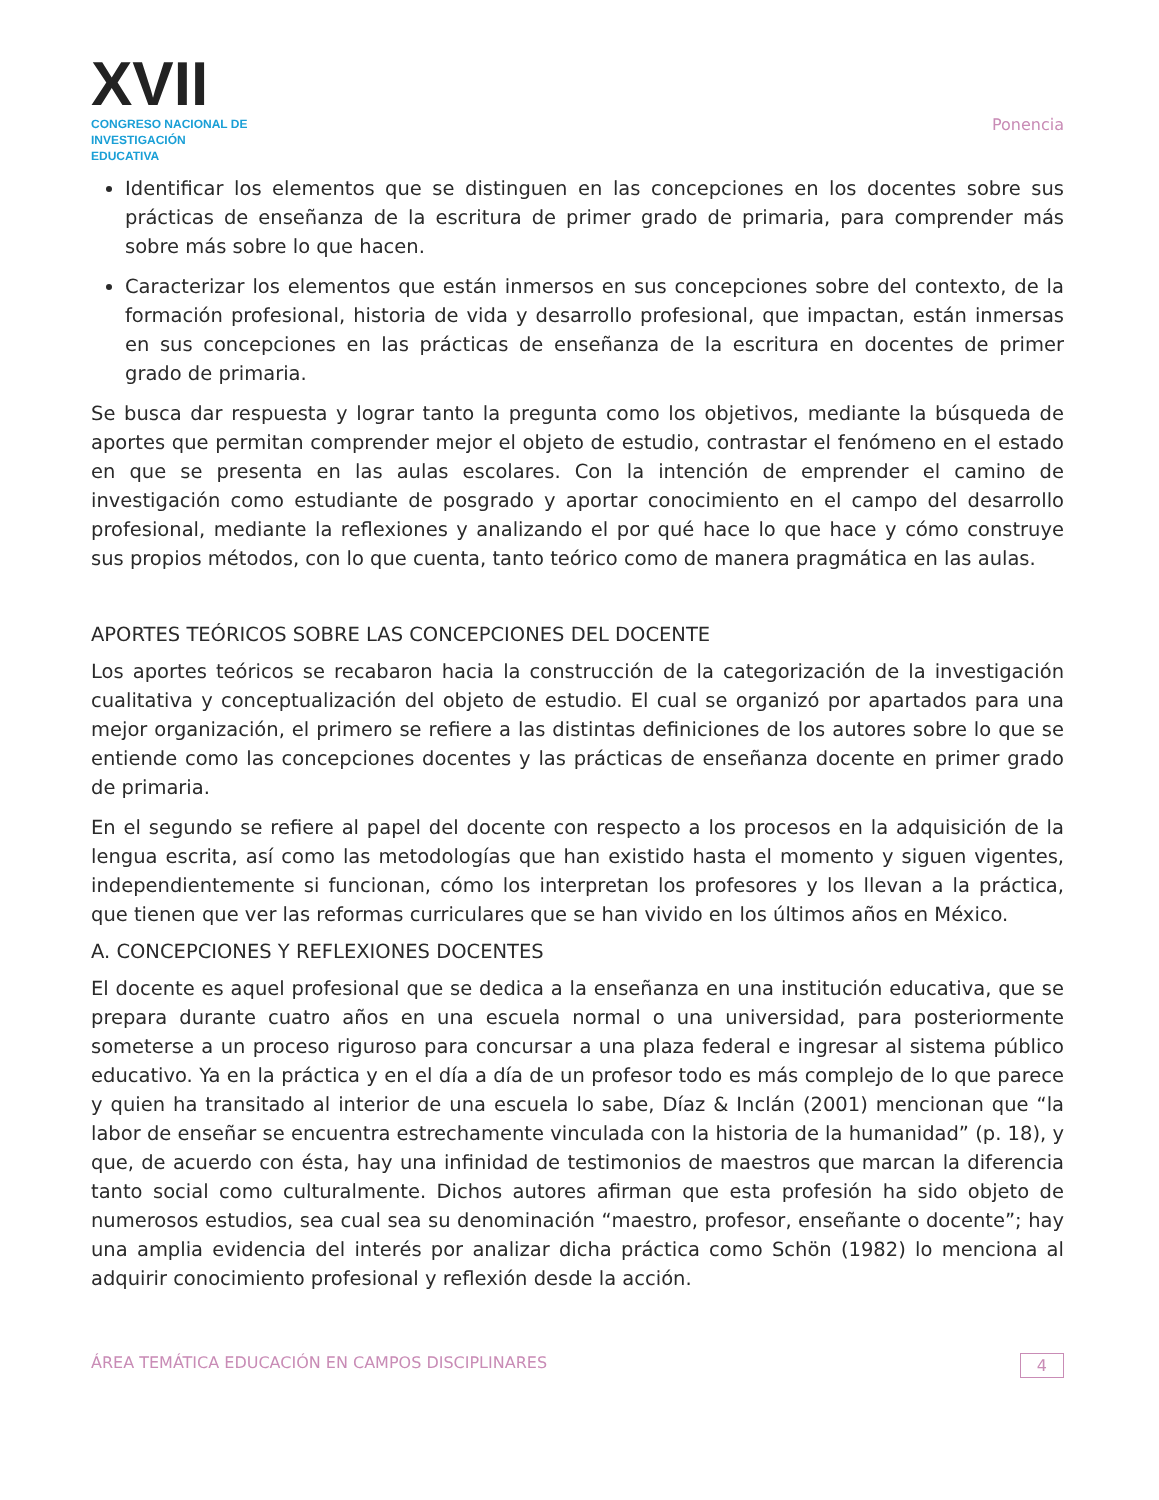XVII
CONGRESO NACIONAL DE
INVESTIGACIÓN EDUCATIVA
Ponencia
Identificar los elementos que se distinguen en las concepciones en los docentes sobre sus prácticas de enseñanza de la escritura de primer grado de primaria, para comprender más sobre más sobre lo que hacen.
Caracterizar los elementos que están inmersos en sus concepciones sobre del contexto, de la formación profesional, historia de vida y desarrollo profesional, que impactan, están inmersas en sus concepciones en las prácticas de enseñanza de la escritura en docentes de primer grado de primaria.
Se busca dar respuesta y lograr tanto la pregunta como los objetivos, mediante la búsqueda de aportes que permitan comprender mejor el objeto de estudio, contrastar el fenómeno en el estado en que se presenta en las aulas escolares. Con la intención de emprender el camino de investigación como estudiante de posgrado y aportar conocimiento en el campo del desarrollo profesional, mediante la reflexiones y analizando el por qué hace lo que hace y cómo construye sus propios métodos, con lo que cuenta, tanto teórico como de manera pragmática en las aulas.
APORTES TEÓRICOS SOBRE LAS CONCEPCIONES DEL DOCENTE
Los aportes teóricos se recabaron hacia la construcción de la categorización de la investigación cualitativa y conceptualización del objeto de estudio. El cual se organizó por apartados para una mejor organización, el primero se refiere a las distintas definiciones de los autores sobre lo que se entiende como las concepciones docentes y las prácticas de enseñanza docente en primer grado de primaria.
En el segundo se refiere al papel del docente con respecto a los procesos en la adquisición de la lengua escrita, así como las metodologías que han existido hasta el momento y siguen vigentes, independientemente si funcionan, cómo los interpretan los profesores y los llevan a la práctica, que tienen que ver las reformas curriculares que se han vivido en los últimos años en México.
A. CONCEPCIONES Y REFLEXIONES DOCENTES
El docente es aquel profesional que se dedica a la enseñanza en una institución educativa, que se prepara durante cuatro años en una escuela normal o una universidad, para posteriormente someterse a un proceso riguroso para concursar a una plaza federal e ingresar al sistema público educativo. Ya en la práctica y en el día a día de un profesor todo es más complejo de lo que parece y quien ha transitado al interior de una escuela lo sabe, Díaz & Inclán (2001) mencionan que “la labor de enseñar se encuentra estrechamente vinculada con la historia de la humanidad” (p. 18), y que, de acuerdo con ésta, hay una infinidad de testimonios de maestros que marcan la diferencia tanto social como culturalmente. Dichos autores afirman que esta profesión ha sido objeto de numerosos estudios, sea cual sea su denominación “maestro, profesor, enseñante o docente”; hay una amplia evidencia del interés por analizar dicha práctica como Schön (1982) lo menciona al adquirir conocimiento profesional y reflexión desde la acción.
ÁREA TEMÁTICA EDUCACIÓN EN CAMPOS DISCIPLINARES 4